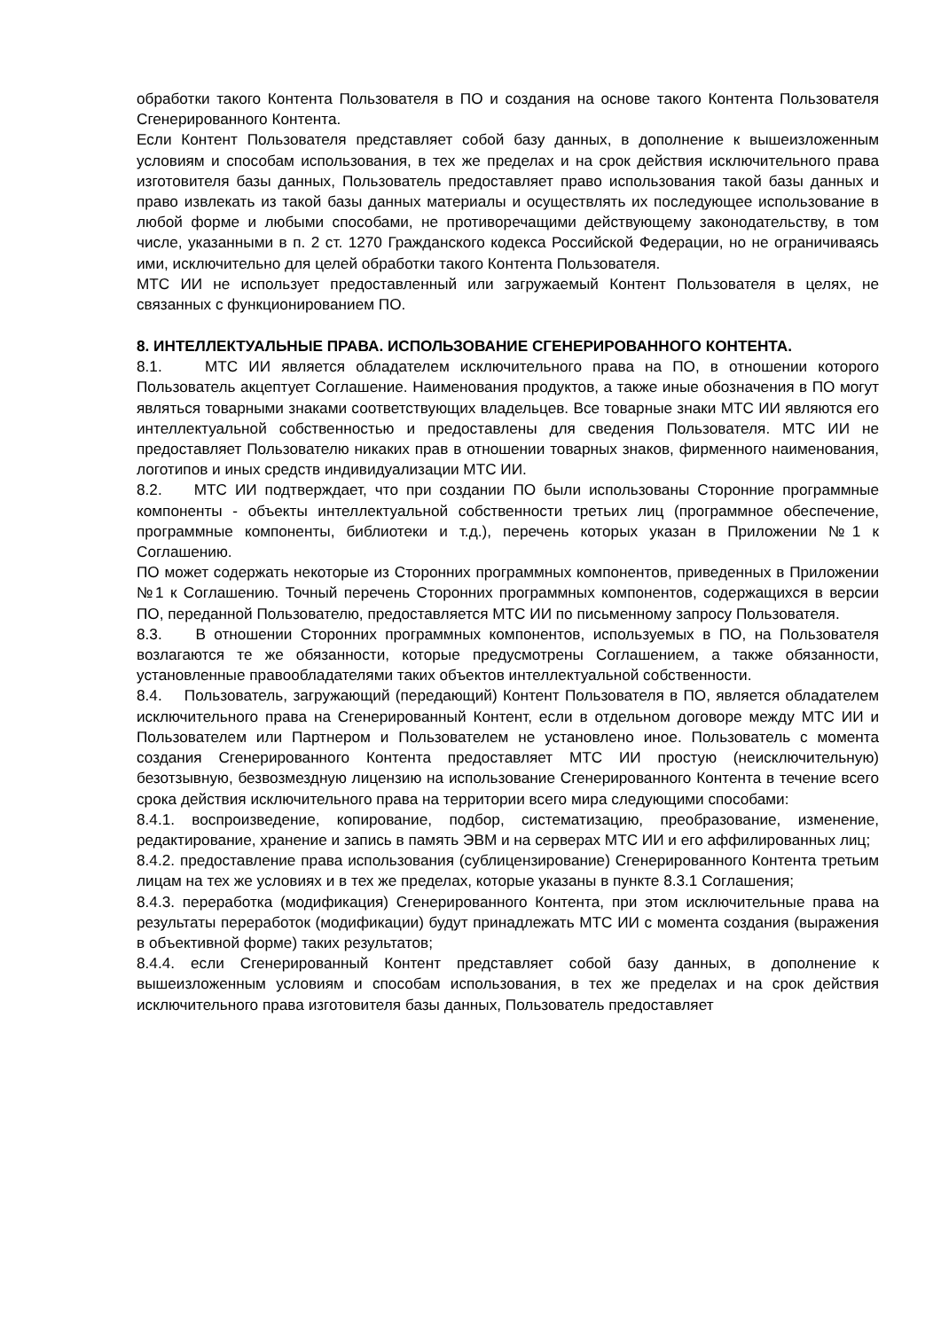обработки такого Контента Пользователя в ПО и создания на основе такого Контента Пользователя Сгенерированного Контента.
Если Контент Пользователя представляет собой базу данных, в дополнение к вышеизложенным условиям и способам использования, в тех же пределах и на срок действия исключительного права изготовителя базы данных, Пользователь предоставляет право использования такой базы данных и право извлекать из такой базы данных материалы и осуществлять их последующее использование в любой форме и любыми способами, не противоречащими действующему законодательству, в том числе, указанными в п. 2 ст. 1270 Гражданского кодекса Российской Федерации, но не ограничиваясь ими, исключительно для целей обработки такого Контента Пользователя.
МТС ИИ не использует предоставленный или загружаемый Контент Пользователя в целях, не связанных с функционированием ПО.
8. ИНТЕЛЛЕКТУАЛЬНЫЕ ПРАВА. ИСПОЛЬЗОВАНИЕ СГЕНЕРИРОВАННОГО КОНТЕНТА.
8.1. МТС ИИ является обладателем исключительного права на ПО, в отношении которого Пользователь акцептует Соглашение. Наименования продуктов, а также иные обозначения в ПО могут являться товарными знаками соответствующих владельцев. Все товарные знаки МТС ИИ являются его интеллектуальной собственностью и предоставлены для сведения Пользователя. МТС ИИ не предоставляет Пользователю никаких прав в отношении товарных знаков, фирменного наименования, логотипов и иных средств индивидуализации МТС ИИ.
8.2. МТС ИИ подтверждает, что при создании ПО были использованы Сторонние программные компоненты - объекты интеллектуальной собственности третьих лиц (программное обеспечение, программные компоненты, библиотеки и т.д.), перечень которых указан в Приложении №1 к Соглашению.
ПО может содержать некоторые из Сторонних программных компонентов, приведенных в Приложении №1 к Соглашению. Точный перечень Сторонних программных компонентов, содержащихся в версии ПО, переданной Пользователю, предоставляется МТС ИИ по письменному запросу Пользователя.
8.3. В отношении Сторонних программных компонентов, используемых в ПО, на Пользователя возлагаются те же обязанности, которые предусмотрены Соглашением, а также обязанности, установленные правообладателями таких объектов интеллектуальной собственности.
8.4. Пользователь, загружающий (передающий) Контент Пользователя в ПО, является обладателем исключительного права на Сгенерированный Контент, если в отдельном договоре между МТС ИИ и Пользователем или Партнером и Пользователем не установлено иное. Пользователь с момента создания Сгенерированного Контента предоставляет МТС ИИ простую (неисключительную) безотзывную, безвозмездную лицензию на использование Сгенерированного Контента в течение всего срока действия исключительного права на территории всего мира следующими способами:
8.4.1. воспроизведение, копирование, подбор, систематизацию, преобразование, изменение, редактирование, хранение и запись в память ЭВМ и на серверах МТС ИИ и его аффилированных лиц;
8.4.2. предоставление права использования (сублицензирование) Сгенерированного Контента третьим лицам на тех же условиях и в тех же пределах, которые указаны в пункте 8.3.1 Соглашения;
8.4.3. переработка (модификация) Сгенерированного Контента, при этом исключительные права на результаты переработок (модификации) будут принадлежать МТС ИИ с момента создания (выражения в объективной форме) таких результатов;
8.4.4. если Сгенерированный Контент представляет собой базу данных, в дополнение к вышеизложенным условиям и способам использования, в тех же пределах и на срок действия исключительного права изготовителя базы данных, Пользователь предоставляет